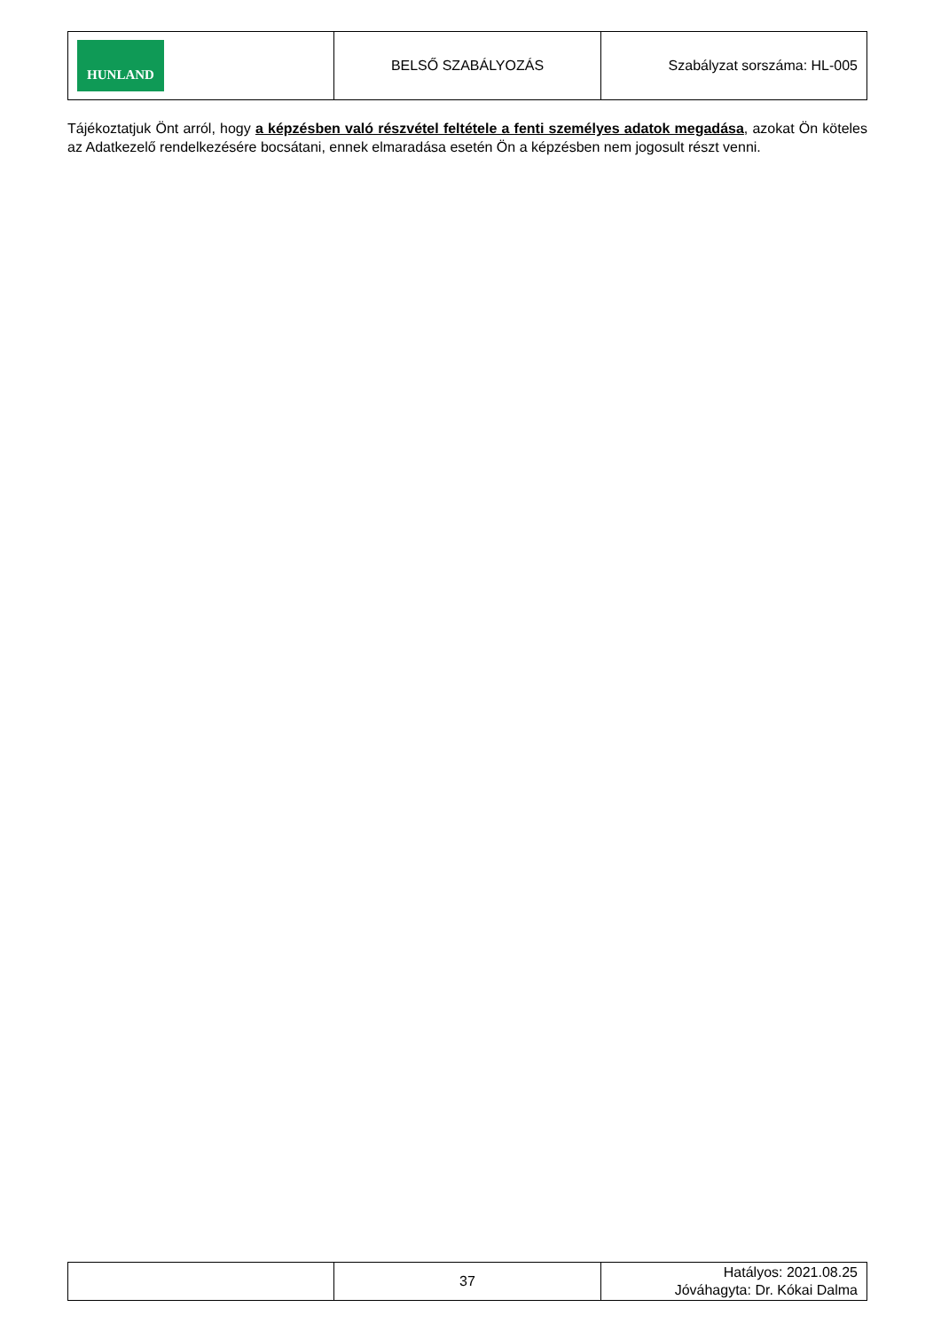| HUNLAND | BELSŐ SZABÁLYOZÁS | Szabályzat sorszáma: HL-005 |
Tájékoztatjuk Önt arról, hogy a képzésben való részvétel feltétele a fenti személyes adatok megadása, azokat Ön köteles az Adatkezelő rendelkezésére bocsátani, ennek elmaradása esetén Ön a képzésben nem jogosult részt venni.
| | 37 | Hatályos: 2021.08.25 Jóváhagyta: Dr. Kókai Dalma |